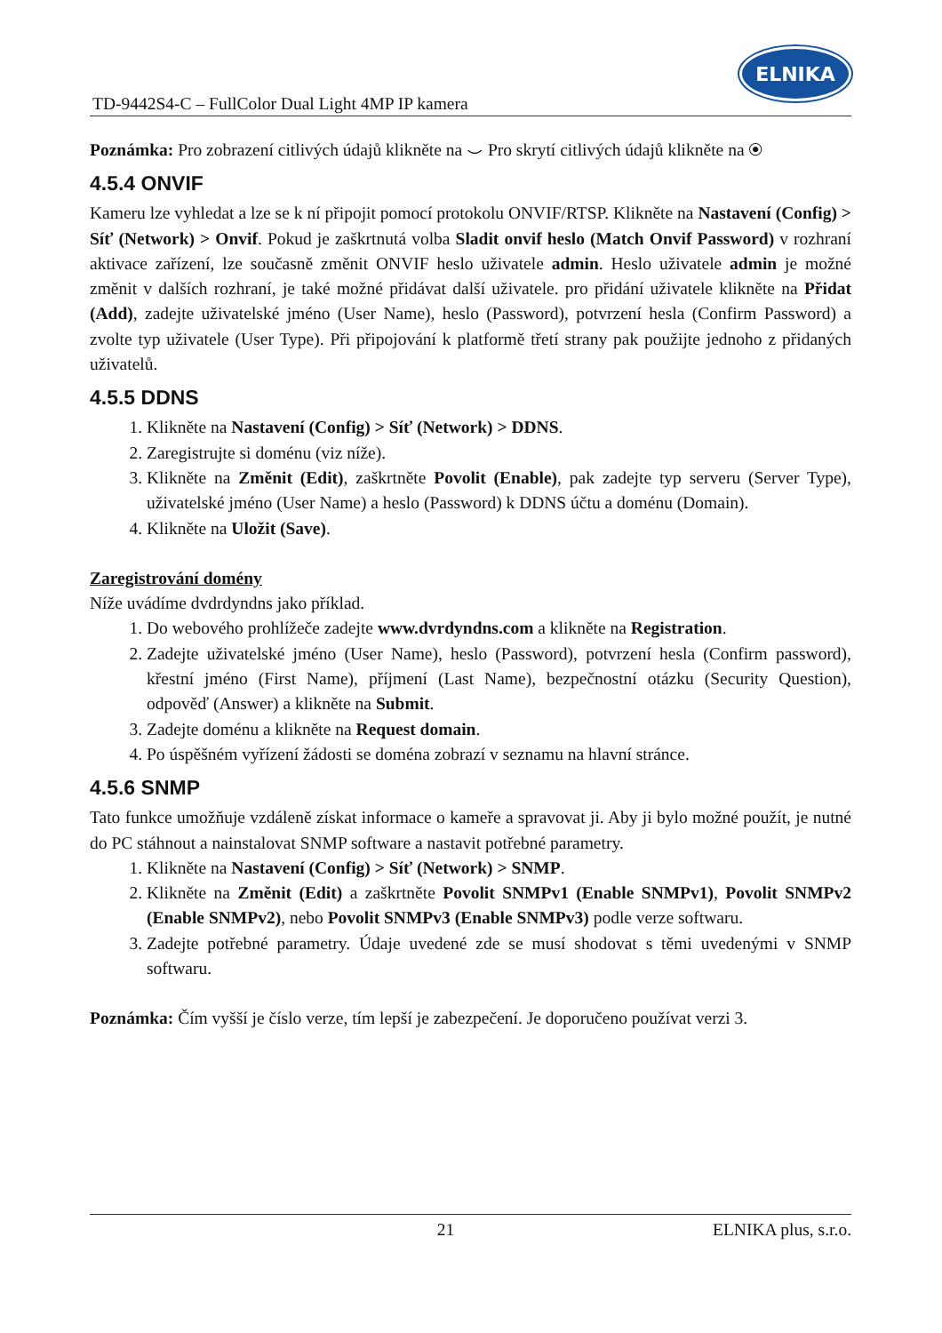TD-9442S4-C – FullColor Dual Light 4MP IP kamera
ELNIKA
Poznámka: Pro zobrazení citlivých údajů klikněte na ⌣ Pro skrytí citlivých údajů klikněte na ◉
4.5.4 ONVIF
Kameru lze vyhledat a lze se k ní připojit pomocí protokolu ONVIF/RTSP. Klikněte na Nastavení (Config) > Síť (Network) > Onvif. Pokud je zaškrtnutá volba Sladit onvif heslo (Match Onvif Password) v rozhraní aktivace zařízení, lze současně změnit ONVIF heslo uživatele admin. Heslo uživatele admin je možné změnit v dalších rozhraní, je také možné přidávat další uživatele. pro přidání uživatele klikněte na Přidat (Add), zadejte uživatelské jméno (User Name), heslo (Password), potvrzení hesla (Confirm Password) a zvolte typ uživatele (User Type). Při připojování k platformě třetí strany pak použijte jednoho z přidaných uživatelů.
4.5.5 DDNS
1. Klikněte na Nastavení (Config) > Síť (Network) > DDNS.
2. Zaregistrujte si doménu (viz níže).
3. Klikněte na Změnit (Edit), zaškrtněte Povolit (Enable), pak zadejte typ serveru (Server Type), uživatelské jméno (User Name) a heslo (Password) k DDNS účtu a doménu (Domain).
4. Klikněte na Uložit (Save).
Zaregistrování domény
Níže uvádíme dvdrdyndns jako příklad.
1. Do webového prohlížeče zadejte www.dvrdyndns.com a klikněte na Registration.
2. Zadejte uživatelské jméno (User Name), heslo (Password), potvrzení hesla (Confirm password), křestní jméno (First Name), příjmení (Last Name), bezpečnostní otázku (Security Question), odpověď (Answer) a klikněte na Submit.
3. Zadejte doménu a klikněte na Request domain.
4. Po úspěšném vyřízení žádosti se doména zobrazí v seznamu na hlavní stránce.
4.5.6 SNMP
Tato funkce umožňuje vzdáleně získat informace o kameře a spravovat ji. Aby ji bylo možné použít, je nutné do PC stáhnout a nainstalovat SNMP software a nastavit potřebné parametry.
1. Klikněte na Nastavení (Config) > Síť (Network) > SNMP.
2. Klikněte na Změnit (Edit) a zaškrtněte Povolit SNMPv1 (Enable SNMPv1), Povolit SNMPv2 (Enable SNMPv2), nebo Povolit SNMPv3 (Enable SNMPv3) podle verze softwaru.
3. Zadejte potřebné parametry. Údaje uvedené zde se musí shodovat s těmi uvedenými v SNMP softwaru.
Poznámka: Čím vyšší je číslo verze, tím lepší je zabezpečení. Je doporučeno používat verzi 3.
21 ELNIKA plus, s.r.o.